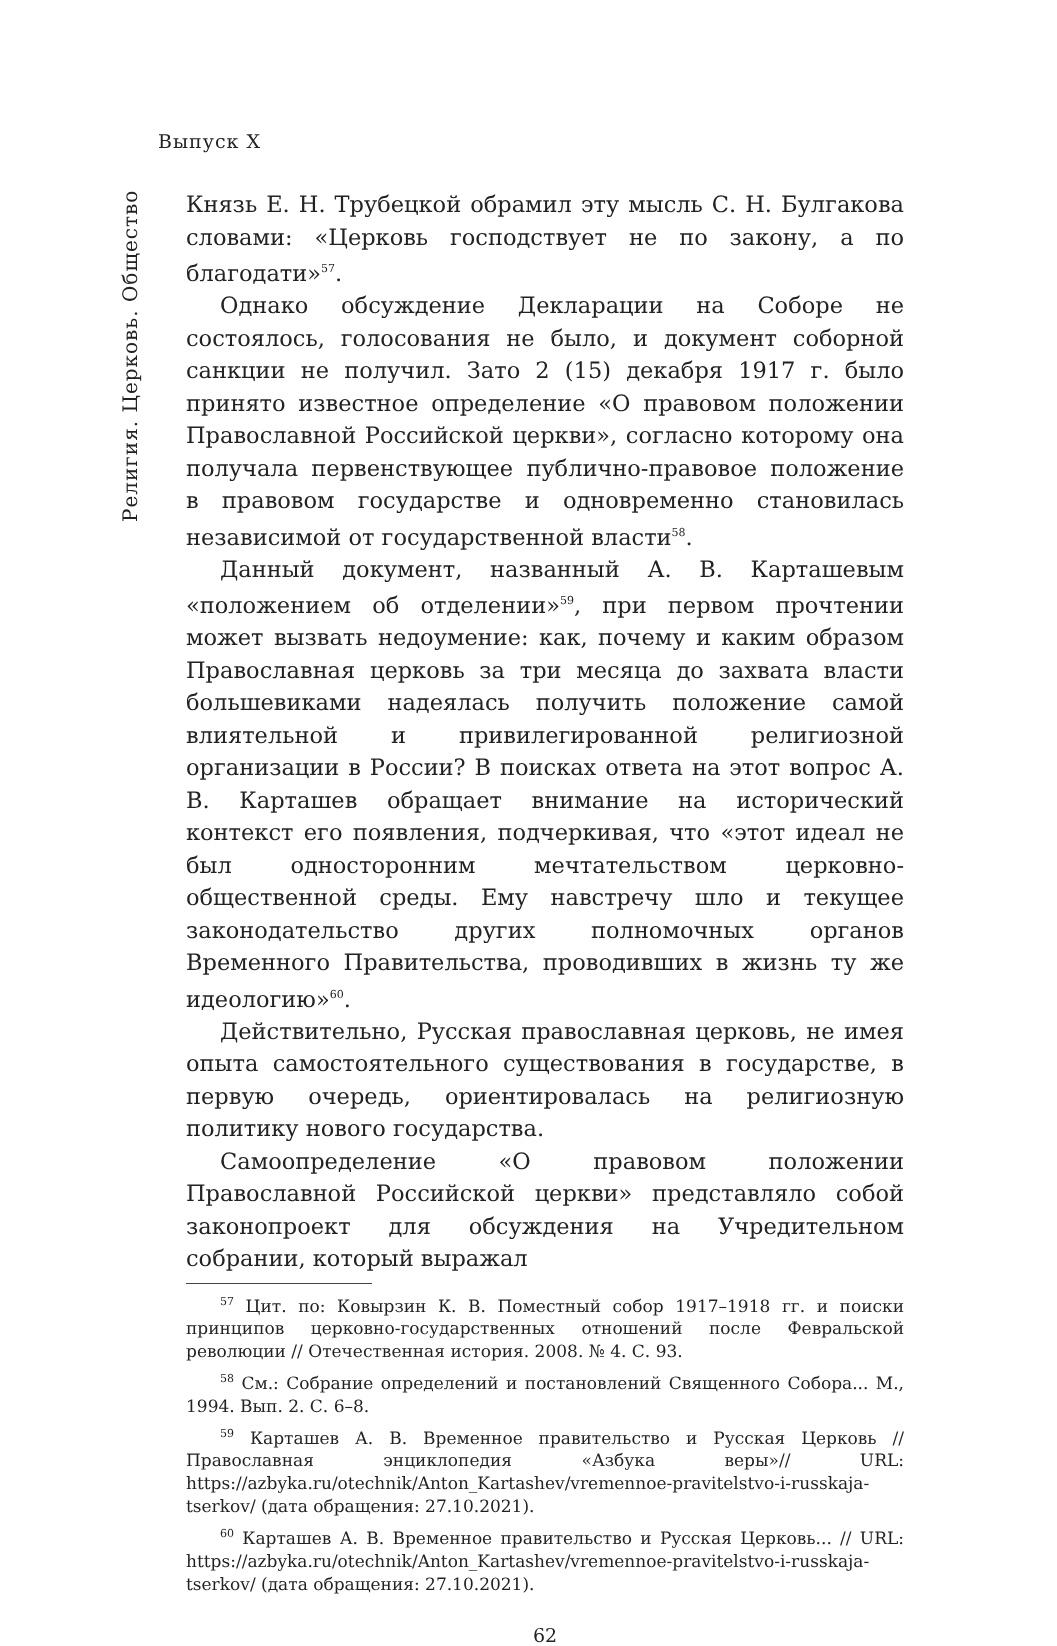Выпуск X
Религия. Церковь. Общество
Князь Е. Н. Трубецкой обрамил эту мысль С. Н. Булгакова словами: «Церковь господствует не по закону, а по благодати»<sup>57</sup>.
Однако обсуждение Декларации на Соборе не состоялось, голосования не было, и документ соборной санкции не получил. Зато 2 (15) декабря 1917 г. было принято известное определение «О правовом положении Православной Российской церкви», согласно которому она получала первенствующее публично-правовое положение в правовом государстве и одновременно становилась независимой от государственной власти<sup>58</sup>.
Данный документ, названный А. В. Карташевым «положением об отделении»<sup>59</sup>, при первом прочтении может вызвать недоумение: как, почему и каким образом Православная церковь за три месяца до захвата власти большевиками надеялась получить положение самой влиятельной и привилегированной религиозной организации в России? В поисках ответа на этот вопрос А. В. Карташев обращает внимание на исторический контекст его появления, подчеркивая, что «этот идеал не был односторонним мечтательством церковно-общественной среды. Ему навстречу шло и текущее законодательство других полномочных органов Временного Правительства, проводивших в жизнь ту же идеологию»<sup>60</sup>.
Действительно, Русская православная церковь, не имея опыта самостоятельного существования в государстве, в первую очередь, ориентировалась на религиозную политику нового государства.
Самоопределение «О правовом положении Православной Российской церкви» представляло собой законопроект для обсуждения на Учредительном собрании, который выражал
<sup>57</sup> Цит. по: Ковырзин К. В. Поместный собор 1917–1918 гг. и поиски принципов церковно-государственных отношений после Февральской революции // Отечественная история. 2008. № 4. С. 93.
<sup>58</sup> См.: Собрание определений и постановлений Священного Собора... М., 1994. Вып. 2. С. 6–8.
<sup>59</sup> Карташев А. В. Временное правительство и Русская Церковь // Православная энциклопедия «Азбука веры»// URL: https://azbyka.ru/otechnik/Anton_Kartashev/vremennoe-pravitelstvo-i-russkaja-tserkov/ (дата обращения: 27.10.2021).
<sup>60</sup> Карташев А. В. Временное правительство и Русская Церковь... // URL: https://azbyka.ru/otechnik/Anton_Kartashev/vremennoe-pravitelstvo-i-russkaja-tserkov/ (дата обращения: 27.10.2021).
62